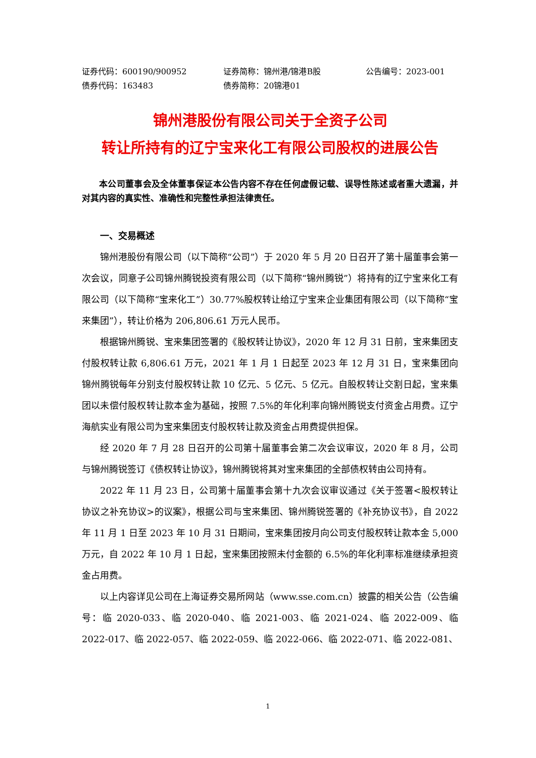证券代码：600190/900952 证券简称：锦州港/锦港B股 公告编号：2023-001
债券代码：163483 债券简称：20锦港01
锦州港股份有限公司关于全资子公司
转让所持有的辽宁宝来化工有限公司股权的进展公告
本公司董事会及全体董事保证本公告内容不存在任何虚假记载、误导性陈述或者重大遗漏，并对其内容的真实性、准确性和完整性承担法律责任。
一、交易概述
锦州港股份有限公司（以下简称“公司”）于 2020 年 5 月 20 日召开了第十届董事会第一次会议，同意子公司锦州腾锐投资有限公司（以下简称“锦州腾锐”）将持有的辽宁宝来化工有限公司（以下简称“宝来化工”）30.77%股权转让给辽宁宝来企业集团有限公司（以下简称“宝来集团”），转让价格为 206,806.61 万元人民币。
根据锦州腾锐、宝来集团签署的《股权转让协议》，2020 年 12 月 31 日前，宝来集团支付股权转让款 6,806.61 万元，2021 年 1 月 1 日起至 2023 年 12 月 31 日，宝来集团向锦州腾锐每年分别支付股权转让款 10 亿元、5 亿元、5 亿元。自股权转让交割日起，宝来集团以未偿付股权转让款本金为基础，按照 7.5%的年化利率向锦州腾锐支付资金占用费。辽宁海航实业有限公司为宝来集团支付股权转让款及资金占用费提供担保。
经 2020 年 7 月 28 日召开的公司第十届董事会第二次会议审议，2020 年 8 月，公司与锦州腾锐签订《债权转让协议》，锦州腾锐将其对宝来集团的全部债权转由公司持有。
2022 年 11 月 23 日，公司第十届董事会第十九次会议审议通过《关于签署<股权转让协议之补充协议>的议案》，根据公司与宝来集团、锦州腾锐签署的《补充协议书》，自 2022 年 11 月 1 日至 2023 年 10 月 31 日期间，宝来集团按月向公司支付股权转让款本金 5,000 万元，自 2022 年 10 月 1 日起，宝来集团按照未付金额的 6.5%的年化利率标准继续承担资金占用费。
以上内容详见公司在上海证券交易所网站（www.sse.com.cn）披露的相关公告（公告编号：临 2020-033、临 2020-040、临 2021-003、临 2021-024、临 2022-009、临 2022-017、临 2022-057、临 2022-059、临 2022-066、临 2022-071、临 2022-081、
1